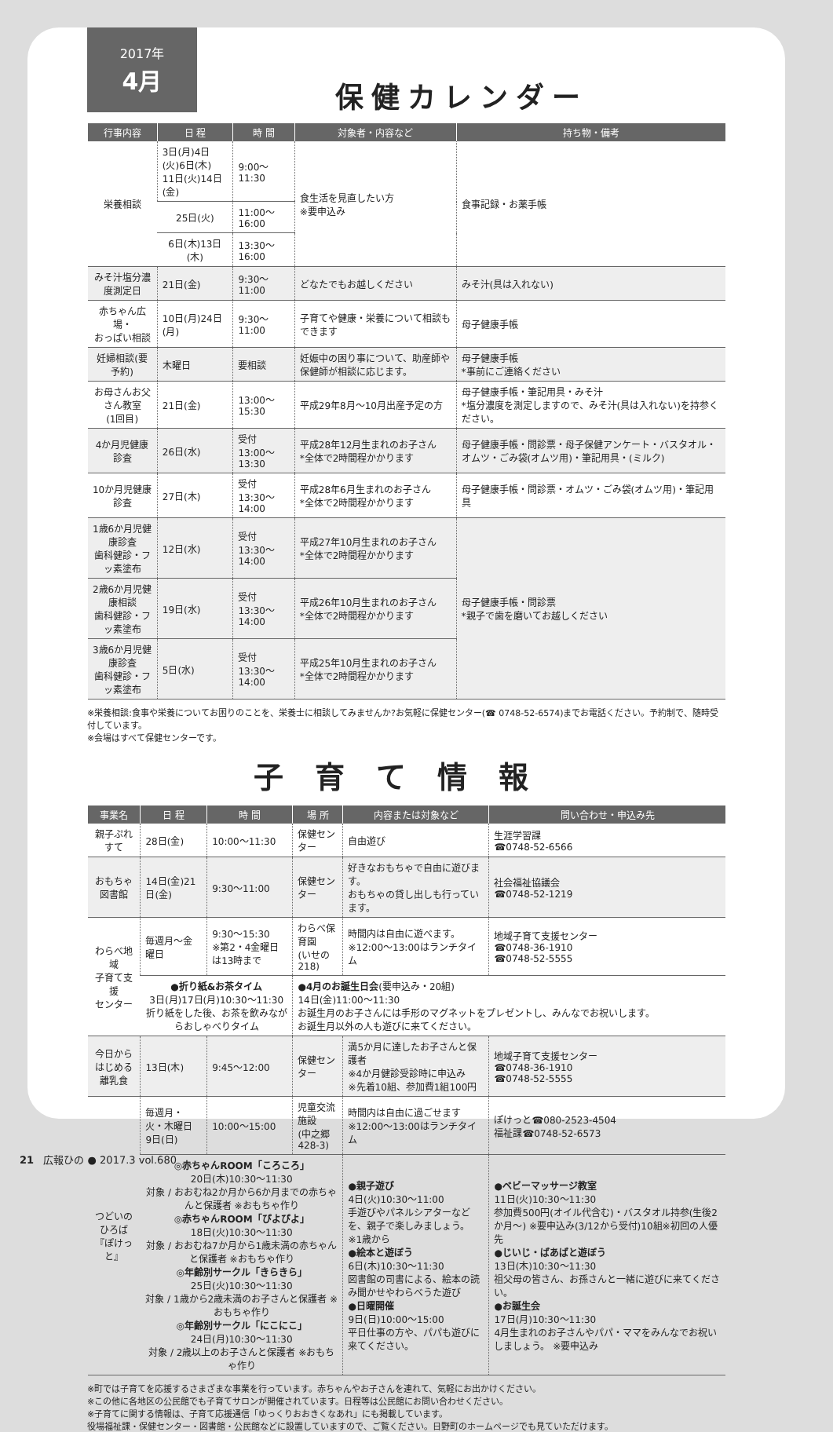2017年
4月
保健カレンダー
| 行事内容 | 日 程 | 時 間 | 対象者・内容など | 持ち物・備考 |
| --- | --- | --- | --- | --- |
| 栄養相談 | 3日(月)4日(火)6日(木) 11日(火)14日(金) | 9:00〜11:30 | 食生活を見直したい方 ※要申込み | 食事記録・お薬手帳 |
| | 25日(火) | 11:00〜16:00 | | |
| | 6日(木)13日(木) | 13:30〜16:00 | | |
| みそ汁塩分濃度測定日 | 21日(金) | 9:30〜11:00 | どなたでもお越しください | みそ汁(具は入れない) |
| 赤ちゃん広場・ おっぱい相談 | 10日(月)24日(月) | 9:30〜11:00 | 子育てや健康・栄養について相談もできます | 母子健康手帳 |
| 妊婦相談(要予約) | 木曜日 | 要相談 | 妊娠中の困り事について、助産師や保健師が相談に応じます。 | 母子健康手帳 *事前にご連絡ください |
| お母さんお父さん教室 (1回目) | 21日(金) | 13:00〜15:30 | 平成29年8月〜10月出産予定の方 | 母子健康手帳・筆記用具・みそ汁 *塩分濃度を測定しますので、みそ汁(具は入れない)を持参ください。 |
| 4か月児健康診査 | 26日(水) | 受付 13:00〜13:30 | 平成28年12月生まれのお子さん *全体で2時間程かかります | 母子健康手帳・問診票・母子保健アンケート・バスタオル・オムツ・ごみ袋(オムツ用)・筆記用具・(ミルク) |
| 10か月児健康診査 | 27日(木) | 受付 13:30〜14:00 | 平成28年6月生まれのお子さん *全体で2時間程かかります | 母子健康手帳・問診票・オムツ・ごみ袋(オムツ用)・筆記用具 |
| 1歳6か月児健康診査 歯科健診・フッ素塗布 | 12日(水) | 受付 13:30〜14:00 | 平成27年10月生まれのお子さん *全体で2時間程かかります | 母子健康手帳・問診票 *親子で歯を磨いてお越しください |
| 2歳6か月児健康相談 歯科健診・フッ素塗布 | 19日(水) | 受付 13:30〜14:00 | 平成26年10月生まれのお子さん *全体で2時間程かかります | |
| 3歳6か月児健康診査 歯科健診・フッ素塗布 | 5日(水) | 受付 13:30〜14:00 | 平成25年10月生まれのお子さん *全体で2時間程かかります | |
※栄養相談:食事や栄養についてお困りのことを、栄養士に相談してみませんか?お気軽に保健センター(☎ 0748-52-6574)までお電話ください。予約制で、随時受付しています。
※会場はすべて保健センターです。
子育て情報
| 事業名 | 日 程 | 時 間 | 場 所 | 内容または対象など | 問い合わせ・申込み先 |
| --- | --- | --- | --- | --- | --- |
| 親子ぷれすて | 28日(金) | 10:00〜11:30 | 保健センター | 自由遊び | 生涯学習課 ☎0748-52-6566 |
| おもちゃ図書館 | 14日(金)21日(金) | 9:30〜11:00 | 保健センター | 好きなおもちゃで自由に遊びます。 おもちゃの貸し出しも行っています。 | 社会福祉協議会 ☎0748-52-1219 |
| わらべ地域 子育て支援 センター | 毎週月〜金曜日 | 9:30〜15:30 ※第2・4金曜日は13時まで | わらべ保育園 (いせの218) | 時間内は自由に遊べます。 ※12:00〜13:00はランチタイム | 地域子育て支援センター ☎0748-36-1910 ☎0748-52-5555 |
| | ●折り紙&お茶タイム 3日(月)17日(月)10:30〜11:30 折り紙をした後、お茶を飲みながらおしゃべりタイム | | ●4月のお誕生日会 (要申込み・20組) 14日(金)11:00〜11:30 お誕生月のお子さんには手形のマグネットをプレゼントし、みんなでお祝いします。 お誕生月以外の人も遊びに来てください。 | | |
| 今日からはじめる 離乳食 | 13日(木) | 9:45〜12:00 | 保健センター | 満5か月に達したお子さんと保護者 ※4か月健診受診時に申込み ※先着10組、参加費1組100円 | 地域子育て支援センター ☎0748-36-1910 ☎0748-52-5555 |
| つどいのひろば 『ぽけっと』 | 毎週月・火・木曜日 9日(日) | 10:00〜15:00 | 児童交流施設 (中之郷428-3) | 時間内は自由に過ごせます ※12:00〜13:00はランチタイム | ぽけっと☎080-2523-4504 福祉課☎0748-52-6573 |
| | ◎赤ちゃんROOM「ころころ」 20日(木)10:30〜11:30 対象 / おおむね2か月から6か月までの赤ちゃんと保護者 ※おもちゃ作り ◎赤ちゃんROOM「ぴよぴよ」 18日(火)10:30〜11:30 対象 / おおむね7か月から1歳未満の赤ちゃんと保護者 ※おもちゃ作り ◎年齢別サークル「きらきら」 25日(火)10:30〜11:30 対象 / 1歳から2歳未満のお子さんと保護者 ※おもちゃ作り ◎年齢別サークル「にこにこ」 24日(月)10:30〜11:30 対象 / 2歳以上のお子さんと保護者 ※おもちゃ作り | | | ●親子遊び 4日(火)10:30〜11:00 手遊びやパネルシアターなどを、親子で楽しみましょう。 ※1歳から ●絵本と遊ぼう 6日(木)10:30〜11:30 図書館の司書による、絵本の読み聞かせやわらべうた遊び ●日曜開催 9日(日)10:00〜15:00 平日仕事の方や、パパも遊びに来てください。 | ●ベビーマッサージ教室 11日(火)10:30〜11:30 参加費500円(オイル代含む)・バスタオル持参(生後2か月〜) ※要申込み(3/12から受付)10組※初回の人優先 ●じいじ・ばあばと遊ぼう 13日(木)10:30〜11:30 祖父母の皆さん、お孫さんと一緒に遊びに来てください。 ●お誕生会 17日(月)10:30〜11:30 4月生まれのお子さんやパパ・ママをみんなでお祝いしましょう。 ※要申込み |
※町では子育てを応援するさまざまな事業を行っています。赤ちゃんやお子さんを連れて、気軽にお出かけください。
※この他に各地区の公民館でも子育てサロンが開催されています。日程等は公民館にお問い合わせください。
※子育てに関する情報は、子育て応援通信「ゆっくりおおきくなあれ」にも掲載しています。
役場福祉課・保健センター・図書館・公民館などに設置していますので、ご覧ください。日野町のホームページでも見ていただけます。
21 広報ひの ● 2017.3 vol.680